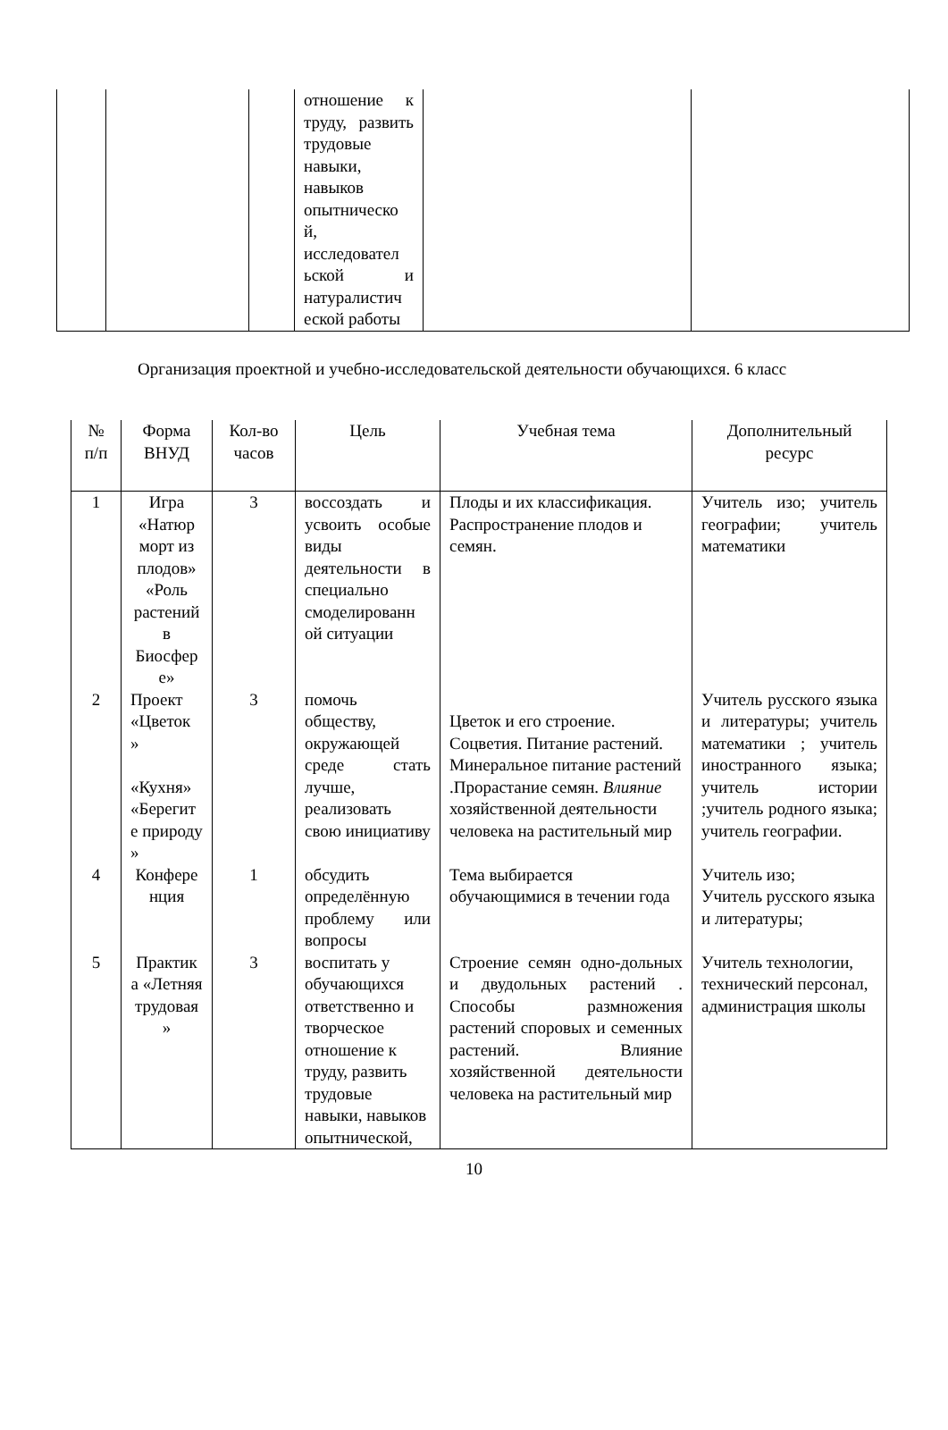| | | | отношение к труду, развить трудовые навыки, навыков опытническо й, исследовател ьской и натуралистич еской работы | | |
Организация проектной и учебно-исследовательской деятельности обучающихся. 6 класс
| № п/п | Форма ВНУД | Кол-во часов | Цель | Учебная тема | Дополнительный ресурс |
| --- | --- | --- | --- | --- | --- |
| 1 | Игра «Натюр морт из плодов» «Роль растений в Биосфер е» | 3 | воссоздать и усвоить особые виды деятельности в специально смоделированн ой ситуации | Плоды и их классификация. Распространение плодов и семян. | Учитель изо; учитель географии; учитель математики |
| 2 | Проект «Цветок » «Кухня» «Берегит е природу » | 3 | помочь обществу, окружающей среде стать лучше, реализовать свою инициативу | Цветок и его строение. Соцветия. Питание растений. Минеральное питание растений .Прорастание семян. Влияние хозяйственной деятельности человека на растительный мир | Учитель русского языка и литературы; учитель математики ; учитель иностранного языка; учитель истории ;учитель родного языка; учитель географии. |
| 4 | Конфере нция | 1 | обсудить определённую проблему или вопросы | Тема выбирается обучающимися в течении года | Учитель изо; Учитель русского языка и литературы; |
| 5 | Практик а «Летняя трудовая » | 3 | воспитать у обучающихся ответственно и творческое отношение к труду, развить трудовые навыки, навыков опытнической, | Строение семян одно-дольных и двудольных растений . Способы размножения растений споровых и семенных растений. Влияние хозяйственной деятельности человека на растительный мир | Учитель технологии, технический персонал, администрация школы |
10